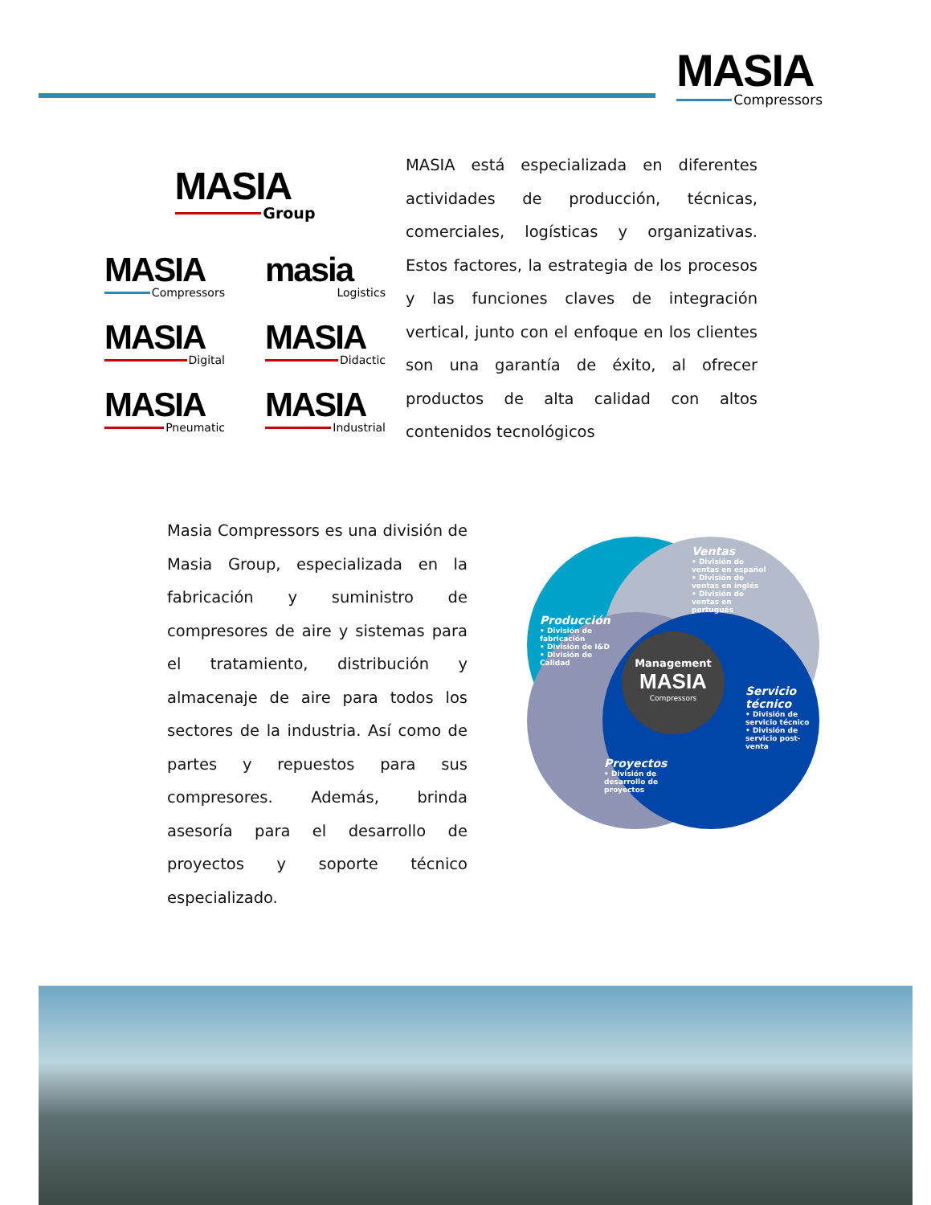MASIA
Compressors
MASIA
Group
MASIA
Compressors
masia
Logistics
MASIA
Digital
MASIA
Didactic
MASIA
Pneumatic
MASIA
Industrial
MASIA está especializada en diferentes actividades de producción, técnicas, comerciales, logísticas y organizativas. Estos factores, la estrategia de los procesos y las funciones claves de integración vertical, junto con el enfoque en los clientes son una garantía de éxito, al ofrecer productos de alta calidad con altos contenidos tecnológicos
Masia Compressors es una división de Masia Group, especializada en la fabricación y suministro de compresores de aire y sistemas para el tratamiento, distribución y almacenaje de aire para todos los sectores de la industria. Así como de partes y repuestos para sus compresores. Además, brinda asesoría para el desarrollo de proyectos y soporte técnico especializado.
Ventas
• División de ventas en español
• División de ventas en inglés
• División de ventas en portugués
Producción
• División de fabricación
• División de I&D
• División de Calidad
Management
MASIA
Compressors
Servicio técnico
• División de servicio técnico
• División de servicio post-venta
Proyectos
• División de desarrollo de proyectos